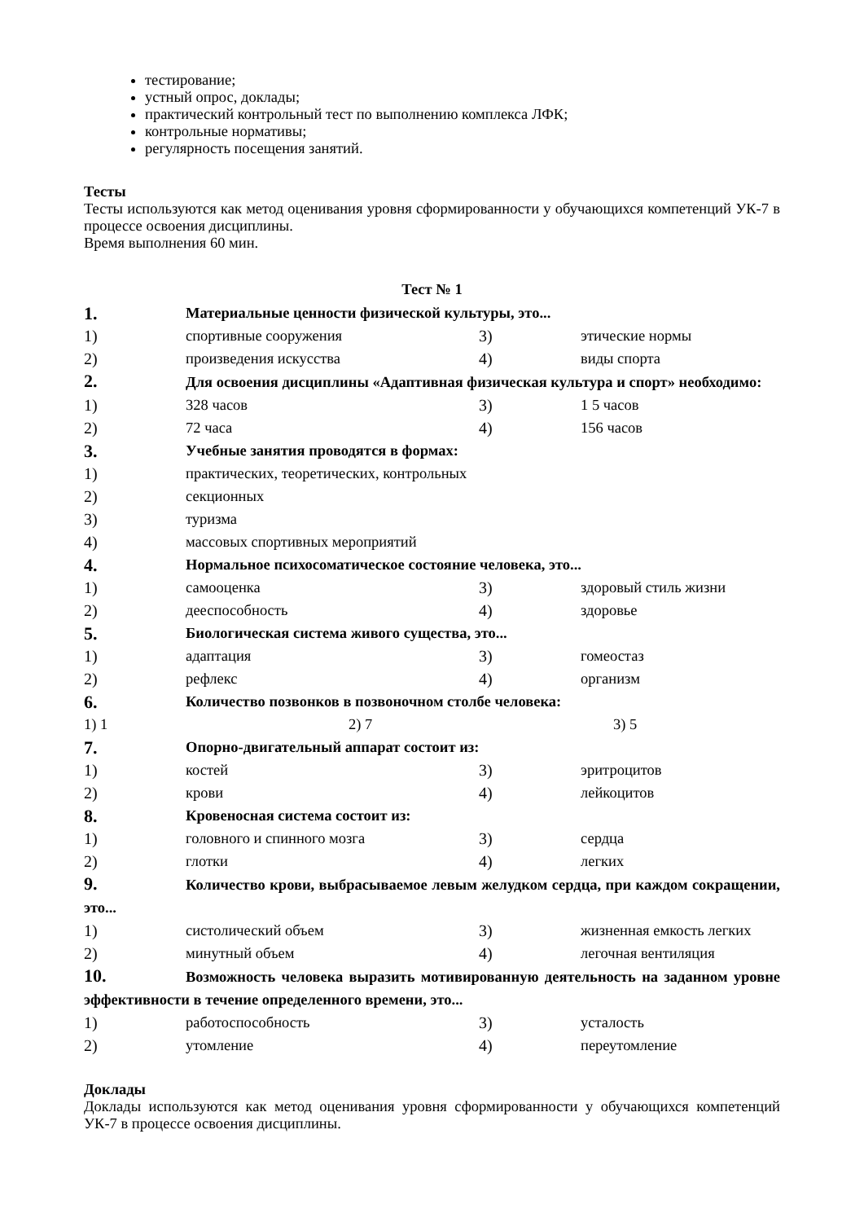тестирование;
устный опрос, доклады;
практический контрольный тест по выполнению комплекса ЛФК;
контрольные нормативы;
регулярность посещения занятий.
Тесты
Тесты используются как метод оценивания уровня сформированности у обучающихся компетенций УК-7 в процессе освоения дисциплины.
Время выполнения 60 мин.
Тест № 1
1. Материальные ценности физической культуры, это...
1) спортивные сооружения 3) этические нормы
2) произведения искусства 4) виды спорта
2. Для освоения дисциплины «Адаптивная физическая культура и спорт» необходимо:
1) 328 часов 3) 1 5 часов
2) 72 часа 4) 156 часов
3. Учебные занятия проводятся в формах:
1) практических, теоретических, контрольных
2) секционных
3) туризма
4) массовых спортивных мероприятий
4. Нормальное психосоматическое состояние человека, это...
1) самооценка 3) здоровый стиль жизни
2) дееспособность 4) здоровье
5. Биологическая система живого существа, это...
1) адаптация 3) гомеостаз
2) рефлекс 4) организм
6. Количество позвонков в позвоночном столбе человека:
1) 1 2) 7 3) 5
7. Опорно-двигательный аппарат состоит из:
1) костей 3) эритроцитов
2) крови 4) лейкоцитов
8. Кровеносная система состоит из:
1) головного и спинного мозга 3) сердца
2) глотки 4) легких
9. Количество крови, выбрасываемое левым желудком сердца, при каждом сокращении, это...
1) систолический объем 3) жизненная емкость легких
2) минутный объем 4) легочная вентиляция
10. Возможность человека выразить мотивированную деятельность на заданном уровне эффективности в течение определенного времени, это...
1) работоспособность 3) усталость
2) утомление 4) переутомление
Доклады
Доклады используются как метод оценивания уровня сформированности у обучающихся компетенций УК-7 в процессе освоения дисциплины.